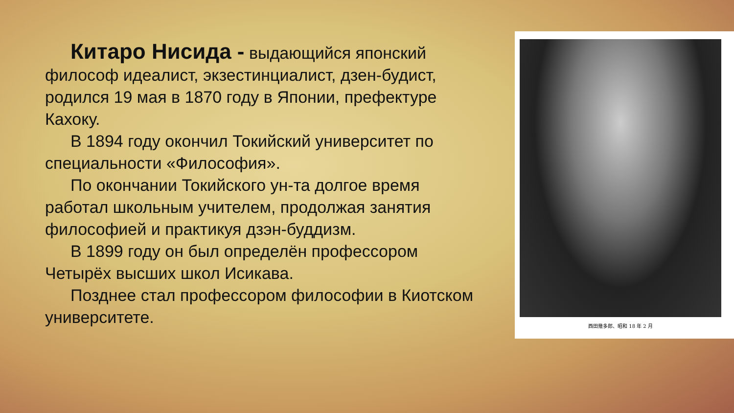Китаро Нисида - выдающийся японский философ идеалист, экзестинциалист, дзен-будист, родился 19 мая в 1870 году в Японии, префектуре Кахоку.
В 1894 году окончил Токийский университет по специальности «Философия».
По окончании Токийского ун-та долгое время работал школьным учителем, продолжая занятия философией и практикуя дзэн-буддизм.
В 1899 году он был определён профессором Четырёх высших школ Исикава.
Позднее стал профессором философии в Киотском университете.
西田幾多郎、昭和 18 年 2 月